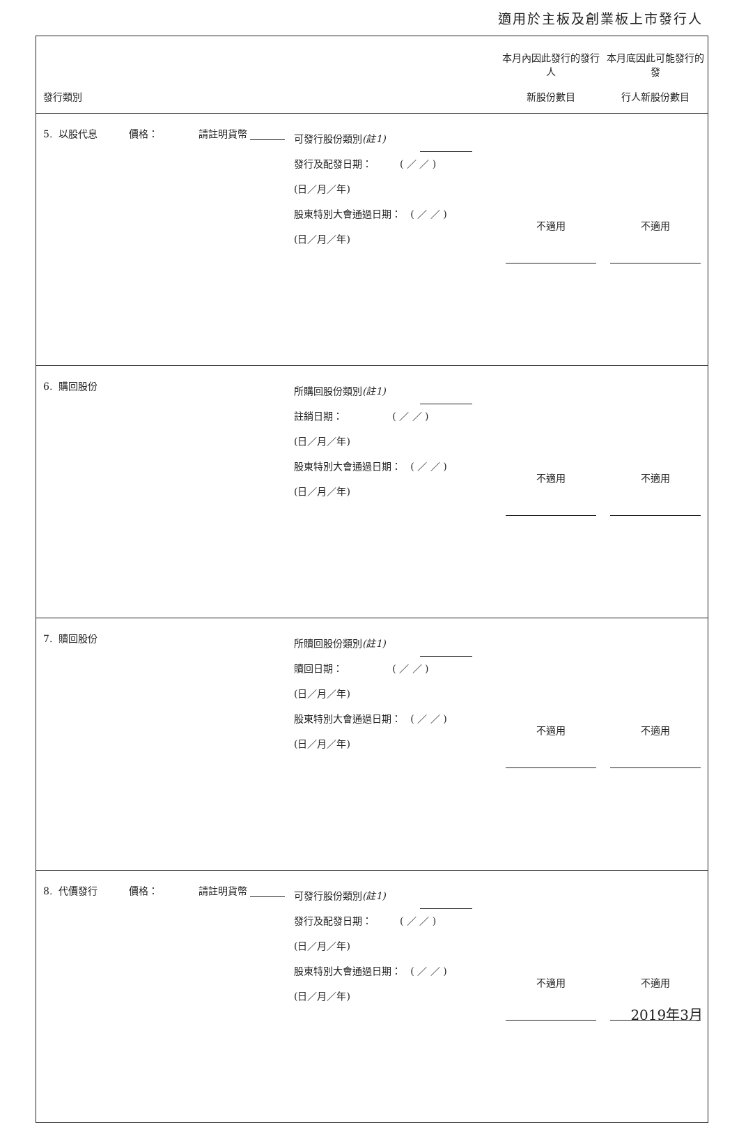適用於主板及創業板上市發行人
| 發行類別 | 本月內因此發行的發行人 新股份數目 | 本月底因此可能發行的發 行人新股份數目 |
| --- | --- | --- |
| 5. 以股代息 價格： 請註明貨幣 可發行股份類別 (註1) 發行及配發日期： ( ／ ／ ) (日／月／年) 股東特別大會通過日期： ( ／ ／ ) (日／月／年) | 不適用 | 不適用 |
| 6. 購回股份 所購回股份類別 (註1) 註銷日期： ( ／ ／ ) (日／月／年) 股東特別大會通過日期： ( ／ ／ ) (日／月／年) | 不適用 | 不適用 |
| 7. 贖回股份 所贖回股份類別 (註1) 贖回日期： ( ／ ／ ) (日／月／年) 股東特別大會通過日期： ( ／ ／ ) (日／月／年) | 不適用 | 不適用 |
| 8. 代價發行 價格： 請註明貨幣 可發行股份類別 (註1) 發行及配發日期： ( ／ ／ ) (日／月／年) 股東特別大會通過日期： ( ／ ／ ) (日／月／年) | 不適用 | 不適用 |
2019年3月